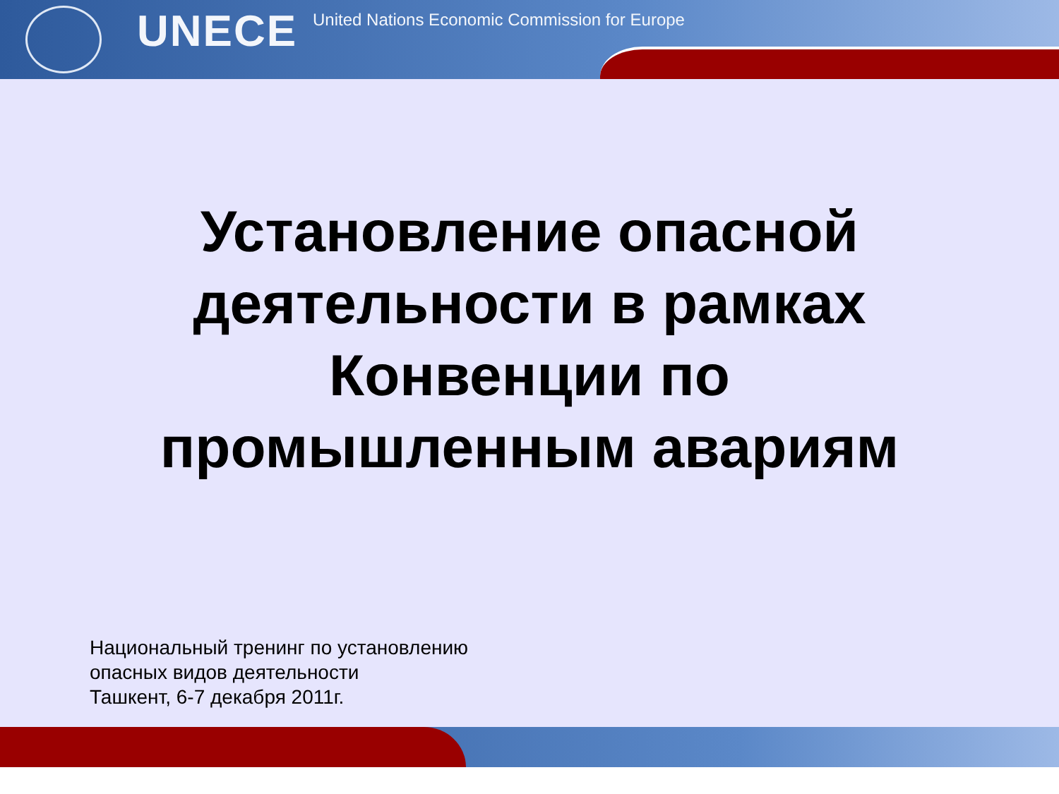UNECE
United Nations Economic Commission for Europe
Установление опасной
деятельности в рамках
Конвенции по
промышленным авариям
Национальный тренинг по установлению
опасных видов деятельности
Ташкент, 6-7 декабря 2011г.